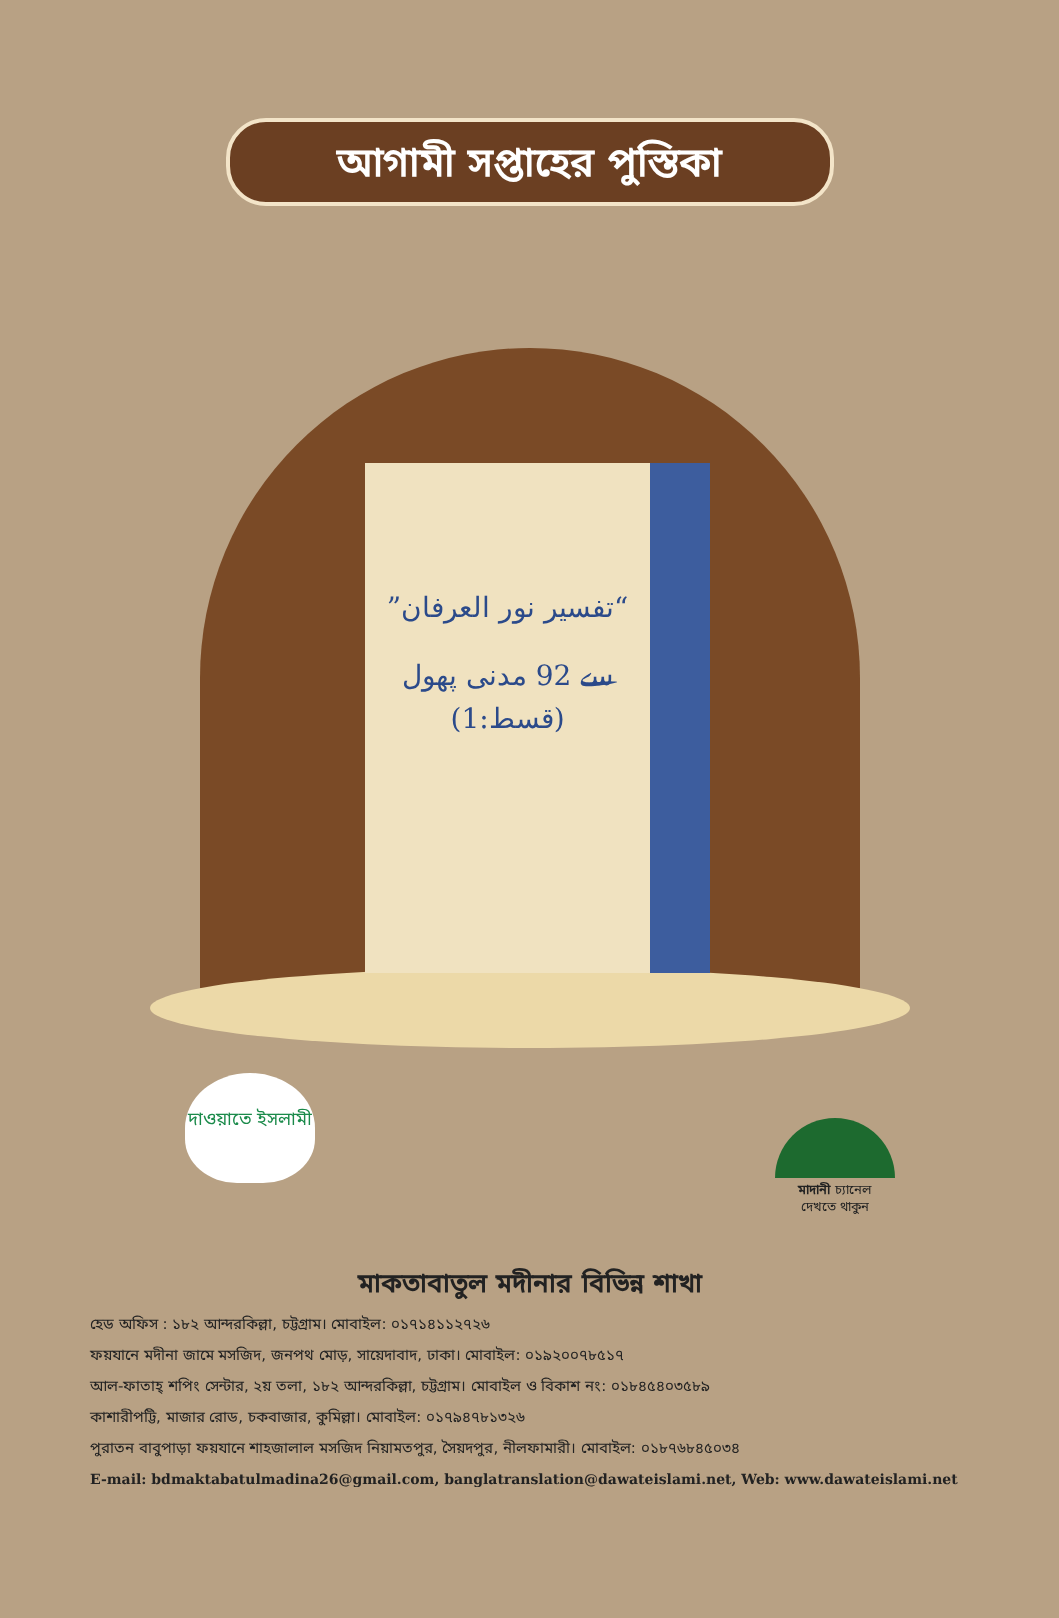আগামী সপ্তাহের পুস্তিকা
”تفسیر نور العرفان“
سے 92 مدنی پھول (قسط:1)
দাওয়াতে ইসলামী
মাদানী চ্যানেল
দেখতে থাকুন
মাকতাবাতুল মদীনার বিভিন্ন শাখা
হেড অফিস : ১৮২ আন্দরকিল্লা, চট্টগ্রাম। মোবাইল: ০১৭১৪১১২৭২৬
ফয়যানে মদীনা জামে মসজিদ, জনপথ মোড়, সায়েদাবাদ, ঢাকা। মোবাইল: ০১৯২০০৭৮৫১৭
আল-ফাতাহ্ শপিং সেন্টার, ২য় তলা, ১৮২ আন্দরকিল্লা, চট্টগ্রাম। মোবাইল ও বিকাশ নং: ০১৮৪৫৪০৩৫৮৯
কাশারীপট্টি, মাজার রোড, চকবাজার, কুমিল্লা। মোবাইল: ০১৭৯৪৭৮১৩২৬
পুরাতন বাবুপাড়া ফয়যানে শাহজালাল মসজিদ নিয়ামতপুর, সৈয়দপুর, নীলফামারী। মোবাইল: ০১৮৭৬৮৪৫০৩৪
E-mail: bdmaktabatulmadina26@gmail.com, banglatranslation@dawateislami.net, Web: www.dawateislami.net